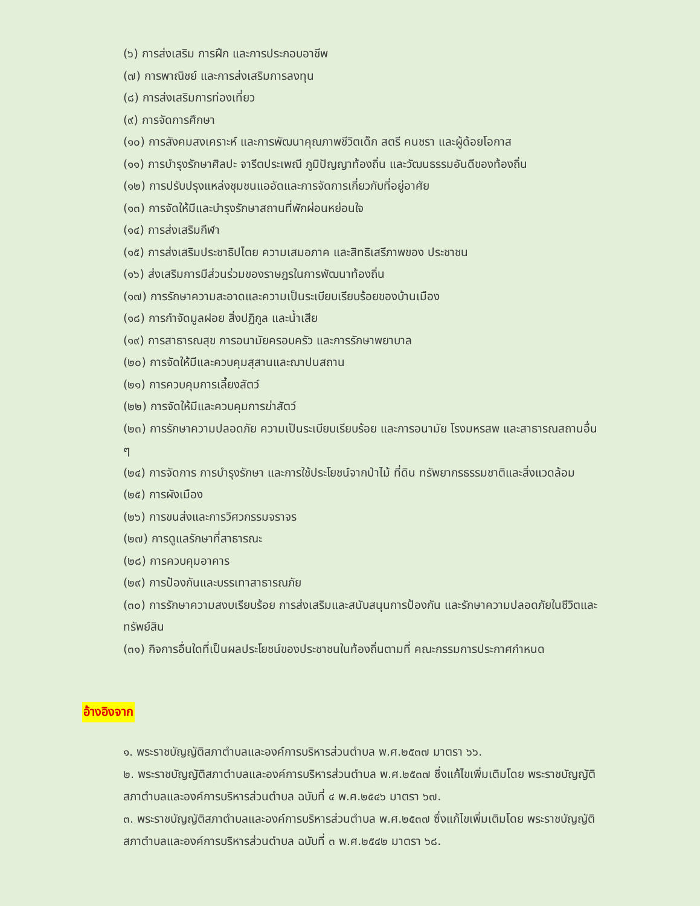(๖) การส่งเสริม การฝึก และการประกอบอาชีพ
(๗) การพาณิชย์ และการส่งเสริมการลงทุน
(๘) การส่งเสริมการท่องเที่ยว
(๙) การจัดการศึกษา
(๑๐) การสังคมสงเคราะห์ และการพัฒนาคุณภาพชีวิตเด็ก สตรี คนชรา และผู้ด้อยโอกาส
(๑๑) การบำรุงรักษาศิลปะ จารีตประเพณี ภูมิปัญญาท้องถิ่น และวัฒนธรรมอันดีของท้องถิ่น
(๑๒) การปรับปรุงแหล่งชุมชนแออัดและการจัดการเกี่ยวกับที่อยู่อาศัย
(๑๓) การจัดให้มีและบำรุงรักษาสถานที่พักผ่อนหย่อนใจ
(๑๔) การส่งเสริมกีฬา
(๑๕) การส่งเสริมประชาธิปไตย ความเสมอภาค และสิทธิเสรีภาพของ ประชาชน
(๑๖) ส่งเสริมการมีส่วนร่วมของราษฎรในการพัฒนาท้องถิ่น
(๑๗) การรักษาความสะอาดและความเป็นระเบียบเรียบร้อยของบ้านเมือง
(๑๘) การกำจัดมูลฝอย สิ่งปฏิกูล และน้ำเสีย
(๑๙) การสาธารณสุข การอนามัยครอบครัว และการรักษาพยาบาล
(๒๐) การจัดให้มีและควบคุมสุสานและฌาปนสถาน
(๒๑) การควบคุมการเลี้ยงสัตว์
(๒๒) การจัดให้มีและควบคุมการฆ่าสัตว์
(๒๓) การรักษาความปลอดภัย ความเป็นระเบียบเรียบร้อย และการอนามัย โรงมหรสพ และสาธารณสถานอื่น ๆ
(๒๔) การจัดการ การบำรุงรักษา และการใช้ประโยชน์จากป่าไม้ ที่ดิน ทรัพยากรธรรมชาติและสิ่งแวดล้อม
(๒๕) การผังเมือง
(๒๖) การขนส่งและการวิศวกรรมจราจร
(๒๗) การดูแลรักษาที่สาธารณะ
(๒๘) การควบคุมอาคาร
(๒๙) การป้องกันและบรรเทาสาธารณภัย
(๓๐) การรักษาความสงบเรียบร้อย การส่งเสริมและสนับสนุนการป้องกัน และรักษาความปลอดภัยในชีวิตและทรัพย์สิน
(๓๑) กิจการอื่นใดที่เป็นผลประโยชน์ของประชาชนในท้องถิ่นตามที่ คณะกรรมการประกาศกำหนด
อ้างอิงจาก
๑. พระราชบัญญัติสภาตำบลและองค์การบริหารส่วนตำบล พ.ศ.๒๕๓๗ มาตรา ๖๖.
๒. พระราชบัญญัติสภาตำบลและองค์การบริหารส่วนตำบล พ.ศ.๒๕๓๗ ซึ่งแก้ไขเพิ่มเติมโดย พระราชบัญญัติสภาตำบลและองค์การบริหารส่วนตำบล ฉบับที่ ๔ พ.ศ.๒๕๔๖ มาตรา ๖๗.
๓. พระราชบัญญัติสภาตำบลและองค์การบริหารส่วนตำบล พ.ศ.๒๕๓๗ ซึ่งแก้ไขเพิ่มเติมโดย พระราชบัญญัติสภาตำบลและองค์การบริหารส่วนตำบล ฉบับที่ ๓ พ.ศ.๒๕๔๒ มาตรา ๖๘.